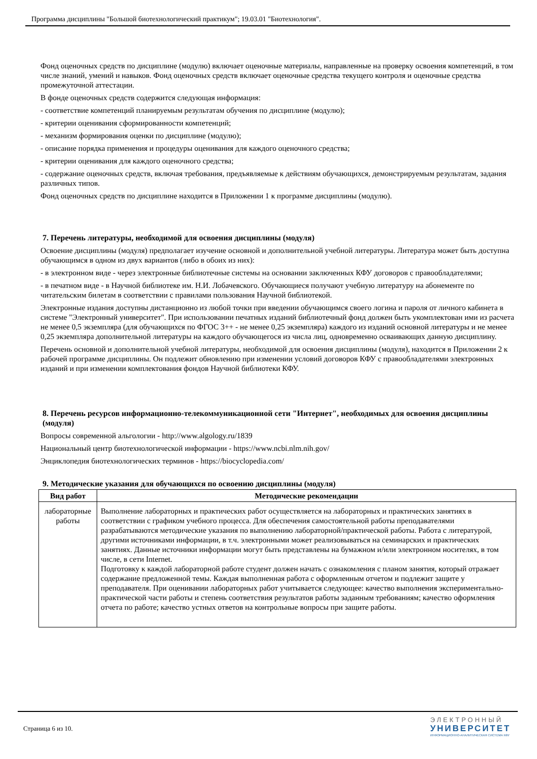Программа дисциплины "Большой биотехнологический практикум"; 19.03.01 "Биотехнология".
Фонд оценочных средств по дисциплине (модулю) включает оценочные материалы, направленные на проверку освоения компетенций, в том числе знаний, умений и навыков. Фонд оценочных средств включает оценочные средства текущего контроля и оценочные средства промежуточной аттестации.
В фонде оценочных средств содержится следующая информация:
- соответствие компетенций планируемым результатам обучения по дисциплине (модулю);
- критерии оценивания сформированности компетенций;
- механизм формирования оценки по дисциплине (модулю);
- описание порядка применения и процедуры оценивания для каждого оценочного средства;
- критерии оценивания для каждого оценочного средства;
- содержание оценочных средств, включая требования, предъявляемые к действиям обучающихся, демонстрируемым результатам, задания различных типов.
Фонд оценочных средств по дисциплине находится в Приложении 1 к программе дисциплины (модулю).
7. Перечень литературы, необходимой для освоения дисциплины (модуля)
Освоение дисциплины (модуля) предполагает изучение основной и дополнительной учебной литературы. Литература может быть доступна обучающимся в одном из двух вариантов (либо в обоих из них):
- в электронном виде - через электронные библиотечные системы на основании заключенных КФУ договоров с правообладателями;
- в печатном виде - в Научной библиотеке им. Н.И. Лобачевского. Обучающиеся получают учебную литературу на абонементе по читательским билетам в соответствии с правилами пользования Научной библиотекой.
Электронные издания доступны дистанционно из любой точки при введении обучающимся своего логина и пароля от личного кабинета в системе "Электронный университет". При использовании печатных изданий библиотечный фонд должен быть укомплектован ими из расчета не менее 0,5 экземпляра (для обучающихся по ФГОС 3++ - не менее 0,25 экземпляра) каждого из изданий основной литературы и не менее 0,25 экземпляра дополнительной литературы на каждого обучающегося из числа лиц, одновременно осваивающих данную дисциплину.
Перечень основной и дополнительной учебной литературы, необходимой для освоения дисциплины (модуля), находится в Приложении 2 к рабочей программе дисциплины. Он подлежит обновлению при изменении условий договоров КФУ с правообладателями электронных изданий и при изменении комплектования фондов Научной библиотеки КФУ.
8. Перечень ресурсов информационно-телекоммуникационной сети "Интернет", необходимых для освоения дисциплины (модуля)
Вопросы современной альгологии - http://www.algology.ru/1839
Национальный центр биотехнологической информации - https://www.ncbi.nlm.nih.gov/
Энциклопедия биотехнологических терминов - https://biocyclopedia.com/
9. Методические указания для обучающихся по освоению дисциплины (модуля)
| Вид работ | Методические рекомендации |
| --- | --- |
| лабораторные работы | Выполнение лабораторных и практических работ осуществляется на лабораторных и практических занятиях в соответствии с графиком учебного процесса. Для обеспечения самостоятельной работы преподавателями разрабатываются методические указания по выполнению лабораторной/практической работы. Работа с литературой, другими источниками информации, в т.ч. электронными может реализовываться на семинарских и практических занятиях. Данные источники информации могут быть представлены на бумажном и/или электронном носителях, в том числе, в сети Internet. Подготовку к каждой лабораторной работе студент должен начать с ознакомления с планом занятия, который отражает содержание предложенной темы. Каждая выполненная работа с оформленным отчетом и подлежит защите у преподавателя. При оценивании лабораторных работ учитывается следующее: качество выполнения экспериментально-практической части работы и степень соответствия результатов работы заданным требованиям; качество оформления отчета по работе; качество устных ответов на контрольные вопросы при защите работы. |
Страница 6 из 10.
ЭЛЕКТРОННЫЙ
УНИВЕРСИТЕТ
ИНФОРМАЦИОННО-АНАЛИТИЧЕСКАЯ СИСТЕМА КФУ